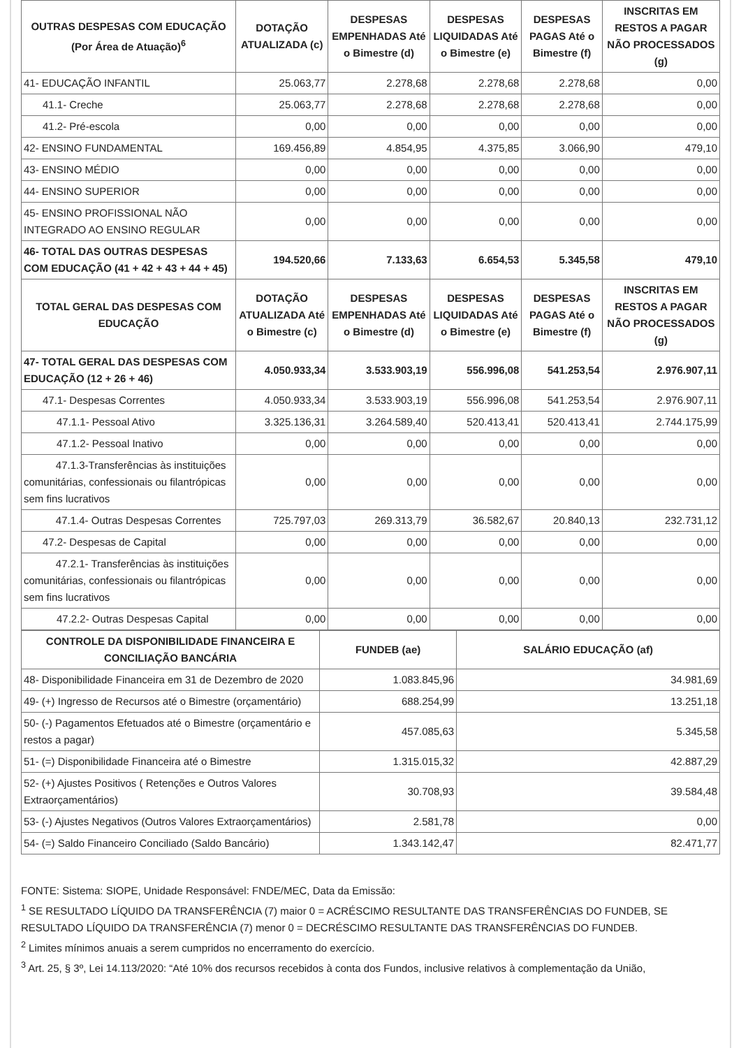| OUTRAS DESPESAS COM EDUCAÇÃO (Por Área de Atuação)<sup>6</sup> | DOTAÇÃO ATUALIZADA (c) | DESPESAS EMPENHADAS Até o Bimestre (d) | DESPESAS LIQUIDADAS Até o Bimestre (e) | DESPESAS PAGAS Até o Bimestre (f) | INSCRITAS EM RESTOS A PAGAR NÃO PROCESSADOS (g) |
| --- | --- | --- | --- | --- | --- |
| 41- EDUCAÇÃO INFANTIL | 25.063,77 | 2.278,68 | 2.278,68 | 2.278,68 | 0,00 |
| 41.1- Creche | 25.063,77 | 2.278,68 | 2.278,68 | 2.278,68 | 0,00 |
| 41.2- Pré-escola | 0,00 | 0,00 | 0,00 | 0,00 | 0,00 |
| 42- ENSINO FUNDAMENTAL | 169.456,89 | 4.854,95 | 4.375,85 | 3.066,90 | 479,10 |
| 43- ENSINO MÉDIO | 0,00 | 0,00 | 0,00 | 0,00 | 0,00 |
| 44- ENSINO SUPERIOR | 0,00 | 0,00 | 0,00 | 0,00 | 0,00 |
| 45- ENSINO PROFISSIONAL NÃO INTEGRADO AO ENSINO REGULAR | 0,00 | 0,00 | 0,00 | 0,00 | 0,00 |
| 46- TOTAL DAS OUTRAS DESPESAS COM EDUCAÇÃO (41 + 42 + 43 + 44 + 45) | 194.520,66 | 7.133,63 | 6.654,53 | 5.345,58 | 479,10 |
| TOTAL GERAL DAS DESPESAS COM EDUCAÇÃO | DOTAÇÃO ATUALIZADA Até o Bimestre (c) | DESPESAS EMPENHADAS Até o Bimestre (d) | DESPESAS LIQUIDADAS Até o Bimestre (e) | DESPESAS PAGAS Até o Bimestre (f) | INSCRITAS EM RESTOS A PAGAR NÃO PROCESSADOS (g) |
| 47- TOTAL GERAL DAS DESPESAS COM EDUCAÇÃO (12 + 26 + 46) | 4.050.933,34 | 3.533.903,19 | 556.996,08 | 541.253,54 | 2.976.907,11 |
| 47.1- Despesas Correntes | 4.050.933,34 | 3.533.903,19 | 556.996,08 | 541.253,54 | 2.976.907,11 |
| 47.1.1- Pessoal Ativo | 3.325.136,31 | 3.264.589,40 | 520.413,41 | 520.413,41 | 2.744.175,99 |
| 47.1.2- Pessoal Inativo | 0,00 | 0,00 | 0,00 | 0,00 | 0,00 |
| 47.1.3-Transferências às instituições comunitárias, confessionais ou filantrópicas sem fins lucrativos | 0,00 | 0,00 | 0,00 | 0,00 | 0,00 |
| 47.1.4- Outras Despesas Correntes | 725.797,03 | 269.313,79 | 36.582,67 | 20.840,13 | 232.731,12 |
| 47.2- Despesas de Capital | 0,00 | 0,00 | 0,00 | 0,00 | 0,00 |
| 47.2.1- Transferências às instituições comunitárias, confessionais ou filantrópicas sem fins lucrativos | 0,00 | 0,00 | 0,00 | 0,00 | 0,00 |
| 47.2.2- Outras Despesas Capital | 0,00 | 0,00 | 0,00 | 0,00 | 0,00 |
| CONTROLE DA DISPONIBILIDADE FINANCEIRA E CONCILIAÇÃO BANCÁRIA | FUNDEB (ae) | SALÁRIO EDUCAÇÃO (af) |
| --- | --- | --- |
| 48- Disponibilidade Financeira em 31 de Dezembro de 2020 | 1.083.845,96 | 34.981,69 |
| 49- (+) Ingresso de Recursos até o Bimestre (orçamentário) | 688.254,99 | 13.251,18 |
| 50- (-) Pagamentos Efetuados até o Bimestre (orçamentário e restos a pagar) | 457.085,63 | 5.345,58 |
| 51- (=) Disponibilidade Financeira até o Bimestre | 1.315.015,32 | 42.887,29 |
| 52- (+) Ajustes Positivos ( Retenções e Outros Valores Extraorçamentários) | 30.708,93 | 39.584,48 |
| 53- (-) Ajustes Negativos (Outros Valores Extraorçamentários) | 2.581,78 | 0,00 |
| 54- (=) Saldo Financeiro Conciliado (Saldo Bancário) | 1.343.142,47 | 82.471,77 |
FONTE: Sistema: SIOPE, Unidade Responsável: FNDE/MEC, Data da Emissão:
<sup>1</sup> SE RESULTADO LÍQUIDO DA TRANSFERÊNCIA (7) maior 0 = ACRÉSCIMO RESULTANTE DAS TRANSFERÊNCIAS DO FUNDEB, SE RESULTADO LÍQUIDO DA TRANSFERÊNCIA (7) menor 0 = DECRÉSCIMO RESULTANTE DAS TRANSFERÊNCIAS DO FUNDEB.
<sup>2</sup> Limites mínimos anuais a serem cumpridos no encerramento do exercício.
<sup>3</sup> Art. 25, § 3º, Lei 14.113/2020: “Até 10% dos recursos recebidos à conta dos Fundos, inclusive relativos à complementação da União,